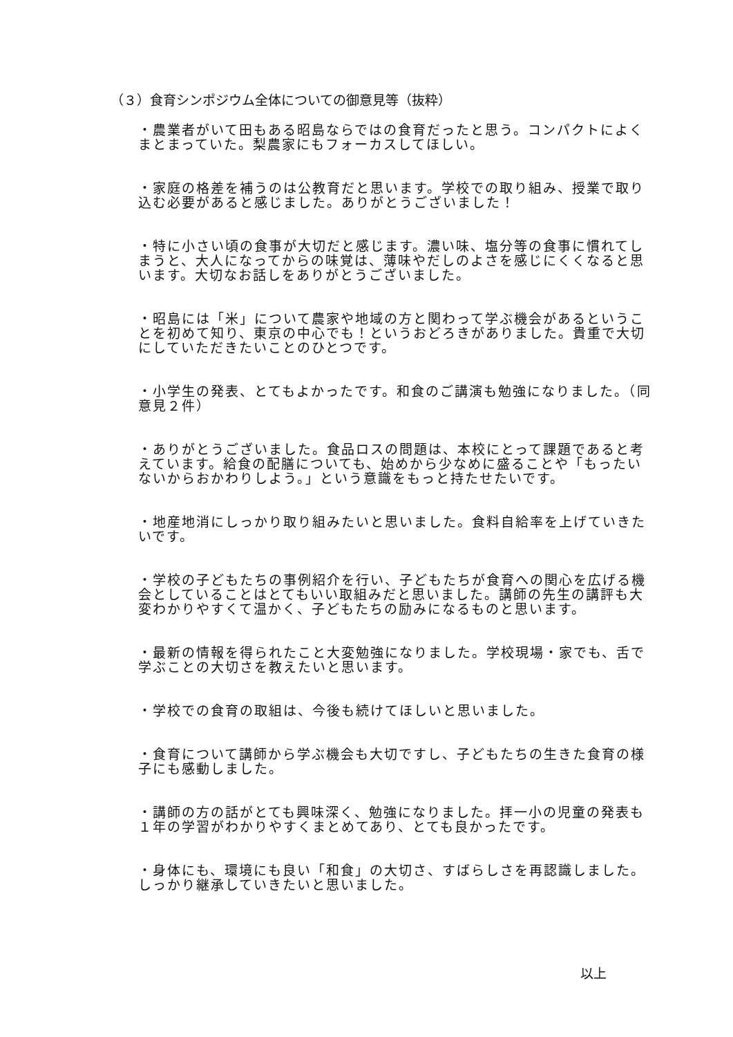（３）食育シンポジウム全体についての御意見等（抜粋）
・農業者がいて田もある昭島ならではの食育だったと思う。コンパクトによくまとまっていた。梨農家にもフォーカスしてほしい。
・家庭の格差を補うのは公教育だと思います。学校での取り組み、授業で取り込む必要があると感じました。ありがとうございました！
・特に小さい頃の食事が大切だと感じます。濃い味、塩分等の食事に慣れてしまうと、大人になってからの味覚は、薄味やだしのよさを感じにくくなると思います。大切なお話しをありがとうございました。
・昭島には「米」について農家や地域の方と関わって学ぶ機会があるということを初めて知り、東京の中心でも！というおどろきがありました。貴重で大切にしていただきたいことのひとつです。
・小学生の発表、とてもよかったです。和食のご講演も勉強になりました。（同意見２件）
・ありがとうございました。食品ロスの問題は、本校にとって課題であると考えています。給食の配膳についても、始めから少なめに盛ることや「もったいないからおかわりしよう。」という意識をもっと持たせたいです。
・地産地消にしっかり取り組みたいと思いました。食料自給率を上げていきたいです。
・学校の子どもたちの事例紹介を行い、子どもたちが食育への関心を広げる機会としていることはとてもいい取組みだと思いました。講師の先生の講評も大変わかりやすくて温かく、子どもたちの励みになるものと思います。
・最新の情報を得られたこと大変勉強になりました。学校現場・家でも、舌で学ぶことの大切さを教えたいと思います。
・学校での食育の取組は、今後も続けてほしいと思いました。
・食育について講師から学ぶ機会も大切ですし、子どもたちの生きた食育の様子にも感動しました。
・講師の方の話がとても興味深く、勉強になりました。拝一小の児童の発表も１年の学習がわかりやすくまとめてあり、とても良かったです。
・身体にも、環境にも良い「和食」の大切さ、すばらしさを再認識しました。しっかり継承していきたいと思いました。
以上